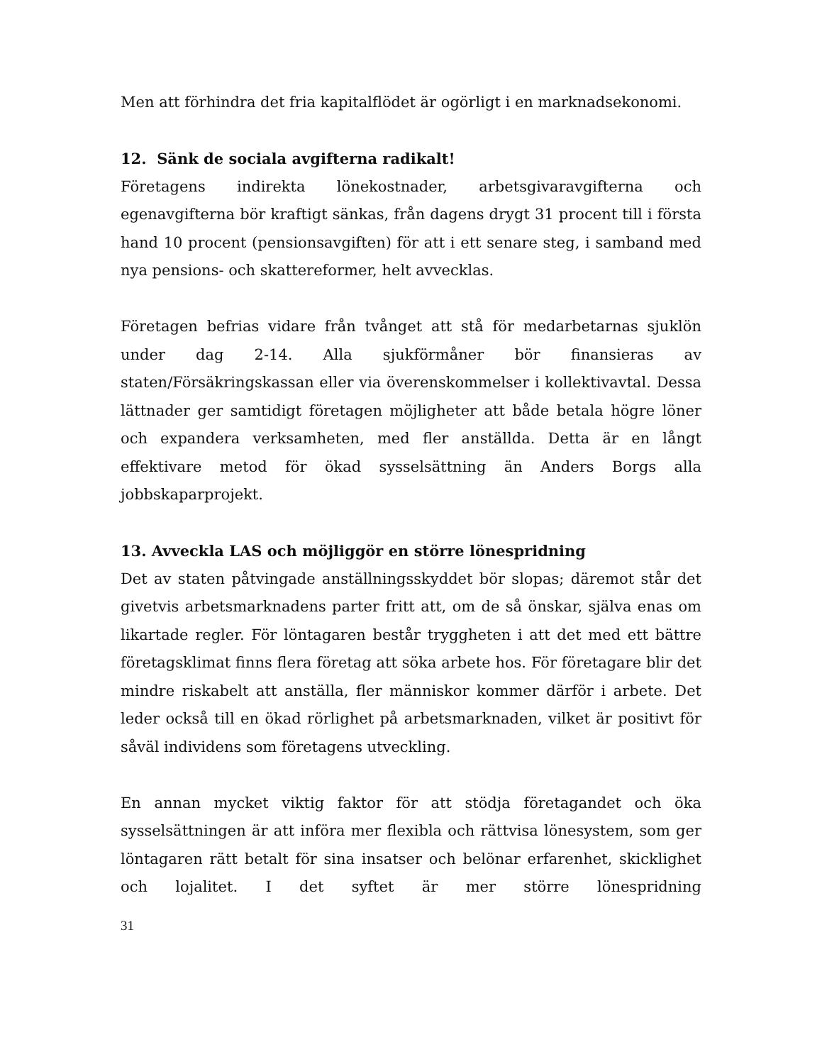Men att förhindra det fria kapitalflödet är ogörligt i en marknadsekonomi.
12. Sänk de sociala avgifterna radikalt!
Företagens indirekta lönekostnader, arbetsgivaravgifterna och egenavgifterna bör kraftigt sänkas, från dagens drygt 31 procent till i första hand 10 procent (pensionsavgiften) för att i ett senare steg, i samband med nya pensions- och skattereformer, helt avvecklas.
Företagen befrias vidare från tvånget att stå för medarbetarnas sjuklön under dag 2-14. Alla sjukförmåner bör finansieras av staten/Försäkringskassan eller via överenskommelser i kollektivavtal. Dessa lättnader ger samtidigt företagen möjligheter att både betala högre löner och expandera verksamheten, med fler anställda. Detta är en långt effektivare metod för ökad sysselsättning än Anders Borgs alla jobbskaparprojekt.
13. Avveckla LAS och möjliggör en större lönespridning
Det av staten påtvingade anställningsskyddet bör slopas; däremot står det givetvis arbetsmarknadens parter fritt att, om de så önskar, själva enas om likartade regler. För löntagaren består tryggheten i att det med ett bättre företagsklimat finns flera företag att söka arbete hos. För företagare blir det mindre riskabelt att anställa, fler människor kommer därför i arbete. Det leder också till en ökad rörlighet på arbetsmarknaden, vilket är positivt för såväl individens som företagens utveckling.
En annan mycket viktig faktor för att stödja företagandet och öka sysselsättningen är att införa mer flexibla och rättvisa lönesystem, som ger löntagaren rätt betalt för sina insatser och belönar erfarenhet, skicklighet och lojalitet. I det syftet är mer större lönespridning
31